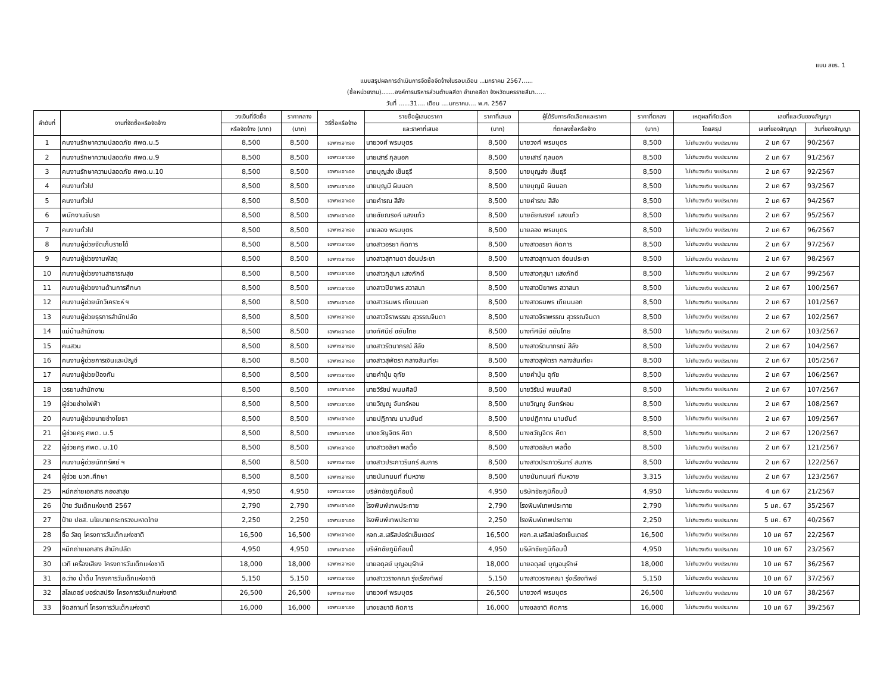แบบ สขร. 1
แบบสรุปผลการดำเนินการจัดซื้อจัดจ้างในรอบเดือน ...มกราคม 2567......
(ชื่อหน่วยงาน).......องค์การบริหารส่วนตำบลสีดา อำเภอสีดา จังหวัดนครราชสีมา......
วันที่ ......31.... เดือน ....มกราคม.... พ.ศ. 2567
| ลำดับที่ | งานที่จัดซื้อหรือจัดจ้าง | วงเงินที่จัดซื้อ | ราคากลาง | วิธีซื้อหรือจ้าง | รายชื่อผู้เสนอราคา | ราคาที่เสนอ | ผู้ได้รับการคัดเลือกและราคา | ราคาที่ตกลง | เหตุผลที่คัดเลือก | เลขที่และวันของสัญญา | |
| --- | --- | --- | --- | --- | --- | --- | --- | --- | --- | --- | --- |
| | | หรือจัดจ้าง (บาท) | (บาท) | | และราคาที่เสนอ | (บาท) | ที่ตกลงซื้อหรือจ้าง | (บาท) | โดยสรุป | เลขที่ของสัญญา | วันที่ของสัญญา |
| 1 | คนงานรักษาความปลอดภัย ศพด.ม.5 | 8,500 | 8,500 | เฉพาะเจาะจง | นายวงศ์ พรมบุตร | 8,500 | นายวงศ์ พรมบุตร | 8,500 | ไม่เกินวงเงิน งบประมาณ | 2 มค 67 | 90/2567 |
| 2 | คนงานรักษาความปลอดภัย ศพด.ม.9 | 8,500 | 8,500 | เฉพาะเจาะจง | นายเสาร์ กุลนอก | 8,500 | นายเสาร์ กุลนอก | 8,500 | ไม่เกินวงเงิน งบประมาณ | 2 มค 67 | 91/2567 |
| 3 | คนงานรักษาความปลอดภัย ศพด.ม.10 | 8,500 | 8,500 | เฉพาะเจาะจง | นายบุญส่ง เซ็นธุรี | 8,500 | นายบุญส่ง เซ็นธุรี | 8,500 | ไม่เกินวงเงิน งบประมาณ | 2 มค 67 | 92/2567 |
| 4 | คนงานทั่วไป | 8,500 | 8,500 | เฉพาะเจาะจง | นายบุญมี ผินนอก | 8,500 | นายบุญมี ผินนอก | 8,500 | ไม่เกินวงเงิน งบประมาณ | 2 มค 67 | 93/2567 |
| 5 | คนงานทั่วไป | 8,500 | 8,500 | เฉพาะเจาะจง | นายคำรณ สีลัง | 8,500 | นายคำรณ สีลัง | 8,500 | ไม่เกินวงเงิน งบประมาณ | 2 มค 67 | 94/2567 |
| 6 | พนักงานขับรถ | 8,500 | 8,500 | เฉพาะเจาะจง | นายชัยณรงค์ แสงแก้ว | 8,500 | นายชัยณรงค์ แสงแก้ว | 8,500 | ไม่เกินวงเงิน งบประมาณ | 2 มค 67 | 95/2567 |
| 7 | คนงานทั่วไป | 8,500 | 8,500 | เฉพาะเจาะจง | นายลอง พรมบุตร | 8,500 | นายลอง พรมบุตร | 8,500 | ไม่เกินวงเงิน งบประมาณ | 2 มค 67 | 96/2567 |
| 8 | คนงานผู้ช่วยจัดเก็บรายได้ | 8,500 | 8,500 | เฉพาะเจาะจง | นางสาวอรยา คิดการ | 8,500 | นางสาวอรยา คิดการ | 8,500 | ไม่เกินวงเงิน งบประมาณ | 2 มค 67 | 97/2567 |
| 9 | คนงานผู้ช่วยงานพัสดุ | 8,500 | 8,500 | เฉพาะเจาะจง | นางสาวสุกานดา อ่อนประชา | 8,500 | นางสาวสุกานดา อ่อนประชา | 8,500 | ไม่เกินวงเงิน งบประมาณ | 2 มค 67 | 98/2567 |
| 10 | คนงานผู้ช่วยงานสาธารณสุข | 8,500 | 8,500 | เฉพาะเจาะจง | นางสาวกุสุมา แสงภักดี | 8,500 | นางสาวกุสุมา แสงภักดี | 8,500 | ไม่เกินวงเงิน งบประมาณ | 2 มค 67 | 99/2567 |
| 11 | คนงานผู้ช่วยงานด้านการศึกษา | 8,500 | 8,500 | เฉพาะเจาะจง | นางสาวปิยาพร สวาสนา | 8,500 | นางสาวปิยาพร สวาสนา | 8,500 | ไม่เกินวงเงิน งบประมาณ | 2 มค 67 | 100/2567 |
| 12 | คนงานผู้ช่วยนักวิเคราะห์ ฯ | 8,500 | 8,500 | เฉพาะเจาะจง | นางสาวธนพร เถียนนอก | 8,500 | นางสาวธนพร เถียนนอก | 8,500 | ไม่เกินวงเงิน งบประมาณ | 2 มค 67 | 101/2567 |
| 13 | คนงานผู้ช่วยธุรการสำนักปลัด | 8,500 | 8,500 | เฉพาะเจาะจง | นางสาวจิราพรรณ สุวรรณจินดา | 8,500 | นางสาวจิราพรรณ สุวรรณจินดา | 8,500 | ไม่เกินวงเงิน งบประมาณ | 2 มค 67 | 102/2567 |
| 14 | แม่บ้านสำนักงาน | 8,500 | 8,500 | เฉพาะเจาะจง | นางทัศนีย์ ขยันไทย | 8,500 | นางทัศนีย์ ขยันไทย | 8,500 | ไม่เกินวงเงิน งบประมาณ | 2 มค 67 | 103/2567 |
| 15 | คนสวน | 8,500 | 8,500 | เฉพาะเจาะจง | นางสาวรัตนาภรณ์ สีลัง | 8,500 | นางสาวรัตนาภรณ์ สีลัง | 8,500 | ไม่เกินวงเงิน งบประมาณ | 2 มค 67 | 104/2567 |
| 16 | คนงานผู้ช่วยการเงินและบัญชี | 8,500 | 8,500 | เฉพาะเจาะจง | นางสาวสุพัตรา กลางสันเทียะ | 8,500 | นางสาวสุพัตรา กลางสันเทียะ | 8,500 | ไม่เกินวงเงิน งบประมาณ | 2 มค 67 | 105/2567 |
| 17 | คนงานผู้ช่วยป้องกัน | 8,500 | 8,500 | เฉพาะเจาะจง | นายคำปุ่น อุทัย | 8,500 | นายคำปุ่น อุทัย | 8,500 | ไม่เกินวงเงิน งบประมาณ | 2 มค 67 | 106/2567 |
| 18 | เวรยามสำนักงาน | 8,500 | 8,500 | เฉพาะเจาะจง | นายวิรัชน์ พนมศิลป์ | 8,500 | นายวิรัชน์ พนมศิลป์ | 8,500 | ไม่เกินวงเงิน งบประมาณ | 2 มค 67 | 107/2567 |
| 19 | ผู้ช่วยช่างไฟฟ้า | 8,500 | 8,500 | เฉพาะเจาะจง | นายวิญญู จันทร์หอม | 8,500 | นายวิญญู จันทร์หอม | 8,500 | ไม่เกินวงเงิน งบประมาณ | 2 มค 67 | 108/2567 |
| 20 | คนงานผู้ช่วยนายช่างโยธา | 8,500 | 8,500 | เฉพาะเจาะจง | นายปฏิภาณ นามยันต์ | 8,500 | นายปฏิภาณ นามยันต์ | 8,500 | ไม่เกินวงเงิน งบประมาณ | 2 มค 67 | 109/2567 |
| 21 | ผู้ช่วยครู ศพด. ม.5 | 8,500 | 8,500 | เฉพาะเจาะจง | นางชวัญจิตร คีตา | 8,500 | นางชวัญจิตร คีตา | 8,500 | ไม่เกินวงเงิน งบประมาณ | 2 มค 67 | 120/2567 |
| 22 | ผู้ช่วยครู ศพด. ม.10 | 8,500 | 8,500 | เฉพาะเจาะจง | นางสาวอลิษา พลตื้อ | 8,500 | นางสาวอลิษา พลตื้อ | 8,500 | ไม่เกินวงเงิน งบประมาณ | 2 มค 67 | 121/2567 |
| 23 | คนงานผู้ช่วยนักทรัพย์ ฯ | 8,500 | 8,500 | เฉพาะเจาะจง | นางสาวประภาวรินทร์ สมภาร | 8,500 | นางสาวประภาวรินทร์ สมภาร | 8,500 | ไม่เกินวงเงิน งบประมาณ | 2 มค 67 | 122/2567 |
| 24 | ผู้ช่วย นวก.ศึกษา | 8,500 | 8,500 | เฉพาะเจาะจง | นายนันทนนท์ ทึมหวาย | 8,500 | นายนันทนนท์ ทึมหวาย | 3,315 | ไม่เกินวงเงิน งบประมาณ | 2 มค 67 | 123/2567 |
| 25 | หมึกถ่ายเอกสาร กองสาสุข | 4,950 | 4,950 | เฉพาะเจาะจง | บริษัทชัยภูมิก๊อบปี้ | 4,950 | บริษัทชัยภูมิก๊อบปี้ | 4,950 | ไม่เกินวงเงิน งบประมาณ | 4 มค 67 | 21/2567 |
| 26 | ป้าย วันเด็กแห่งชาติ 2567 | 2,790 | 2,790 | เฉพาะเจาะจง | โรงพิมพ์เทพประทาย | 2,790 | โรงพิมพ์เทพประทาย | 2,790 | ไม่เกินวงเงิน งบประมาณ | 5 มค. 67 | 35/2567 |
| 27 | ป้าย ปชส. นโยบายกระทรวงมหาดไทย | 2,250 | 2,250 | เฉพาะเจาะจง | โรงพิมพ์เทพประทาย | 2,250 | โรงพิมพ์เทพประทาย | 2,250 | ไม่เกินวงเงิน งบประมาณ | 5 มค. 67 | 40/2567 |
| 28 | ซื้อ วัสดุ โครงการวันเด็กแห่งชาติ | 16,500 | 16,500 | เฉพาะเจาะจง | หจก.ส.เสรีสปอร์ตเซ็นเตอร์ | 16,500 | หจก.ส.เสรีสปอร์ตเซ็นเตอร์ | 16,500 | ไม่เกินวงเงิน งบประมาณ | 10 มค 67 | 22/2567 |
| 29 | หมึกถ่ายเอกสาร สำนักปลัด | 4,950 | 4,950 | เฉพาะเจาะจง | บริษัทชัยภูมิก๊อบปี้ | 4,950 | บริษัทชัยภูมิก๊อบปี้ | 4,950 | ไม่เกินวงเงิน งบประมาณ | 10 มค 67 | 23/2567 |
| 30 | เวที เครื่องเสียง โครงการวันเด็กแห่งชาติ | 18,000 | 18,000 | เฉพาะเจาะจง | นายอดุลย์ บุญอนุรักษ์ | 18,000 | นายอดุลย์ บุญอนุรักษ์ | 18,000 | ไม่เกินวงเงิน งบประมาณ | 10 มค 67 | 36/2567 |
| 31 | อ.ว่าง น้ำดื่ม โครงการวันเด็กแห่งชาติ | 5,150 | 5,150 | เฉพาะเจาะจง | นางสาววรางคณา รุ่งเรืองทิพย์ | 5,150 | นางสาววรางคณา รุ่งเรืองทิพย์ | 5,150 | ไม่เกินวงเงิน งบประมาณ | 10 มค 67 | 37/2567 |
| 32 | สไลเดอร์ บอร์ดสปริง โครงการวันเด็กแห่งชาติ | 26,500 | 26,500 | เฉพาะเจาะจง | นายวงศ์ พรมบุตร | 26,500 | นายวงศ์ พรมบุตร | 26,500 | ไม่เกินวงเงิน งบประมาณ | 10 มค 67 | 38/2567 |
| 33 | จัดสถานที่ โครงการวันเด็กแห่งชาติ | 16,000 | 16,000 | เฉพาะเจาะจง | นางชลชาติ คิดการ | 16,000 | นางชลชาติ คิดการ | 16,000 | ไม่เกินวงเงิน งบประมาณ | 10 มค 67 | 39/2567 |